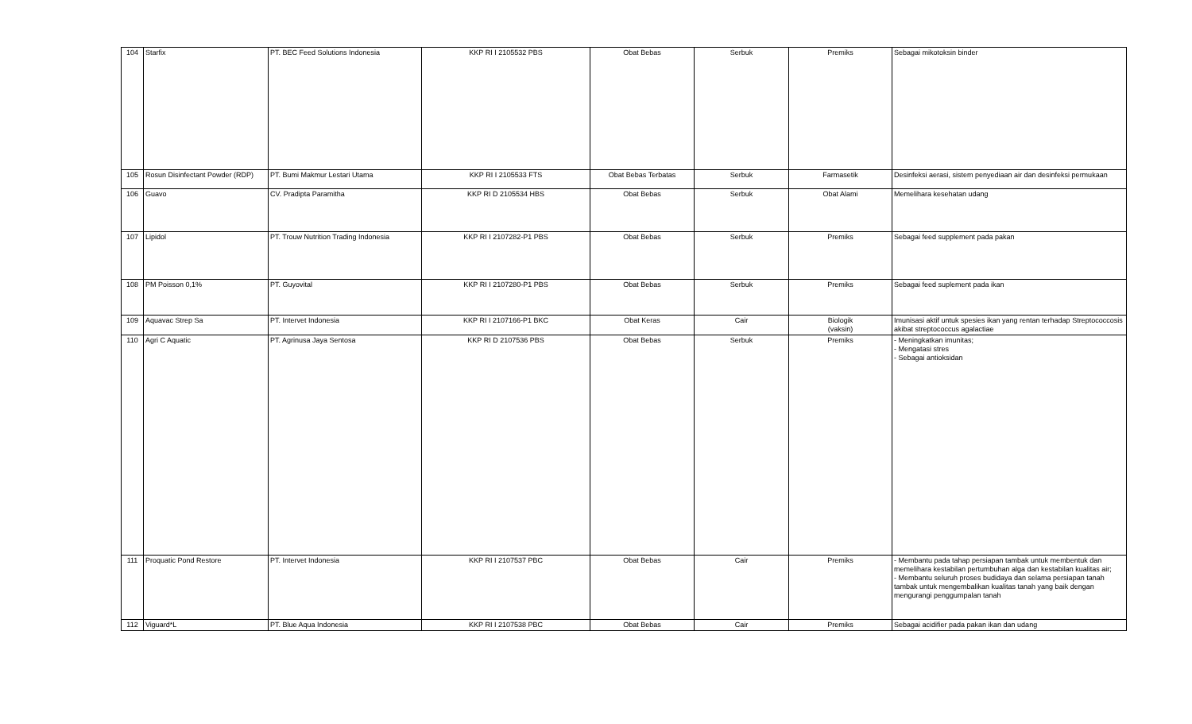| 104 | Starfix | PT. BEC Feed Solutions Indonesia | KKP RI I 2105532 PBS | Obat Bebas | Serbuk | Premiks | Sebagai mikotoksin binder |
| 105 | Rosun Disinfectant Powder (RDP) | PT. Bumi Makmur Lestari Utama | KKP RI I 2105533 FTS | Obat Bebas Terbatas | Serbuk | Farmasetik | Desinfeksi aerasi, sistem penyediaan air dan desinfeksi permukaan |
| 106 | Guavo | CV. Pradipta Paramitha | KKP RI D 2105534 HBS | Obat Bebas | Serbuk | Obat Alami | Memelihara kesehatan udang |
| 107 | Lipidol | PT. Trouw Nutrition Trading Indonesia | KKP RI I 2107282-P1 PBS | Obat Bebas | Serbuk | Premiks | Sebagai feed supplement pada pakan |
| 108 | PM Poisson 0,1% | PT. Guyovital | KKP RI I 2107280-P1 PBS | Obat Bebas | Serbuk | Premiks | Sebagai feed suplement pada ikan |
| 109 | Aquavac Strep Sa | PT. Intervet Indonesia | KKP RI I 2107166-P1 BKC | Obat Keras | Cair | Biologik (vaksin) | Imunisasi aktif untuk spesies ikan yang rentan terhadap Streptococcosis akibat streptococcus agalactiae |
| 110 | Agri C Aquatic | PT. Agrinusa Jaya Sentosa | KKP RI D 2107536 PBS | Obat Bebas | Serbuk | Premiks | - Meningkatkan imunitas; - Mengatasi stres - Sebagai antioksidan |
| 111 | Proquatic Pond Restore | PT. Intervet Indonesia | KKP RI I 2107537 PBC | Obat Bebas | Cair | Premiks | - Membantu pada tahap persiapan tambak untuk membentuk dan memelihara kestabilan pertumbuhan alga dan kestabilan kualitas air; - Membantu seluruh proses budidaya dan selama persiapan tanah tambak untuk mengembalikan kualitas tanah yang baik dengan mengurangi penggumpalan tanah |
| 112 | Viguard*L | PT. Blue Aqua Indonesia | KKP RI I 2107538 PBC | Obat Bebas | Cair | Premiks | Sebagai acidifier pada pakan ikan dan udang |